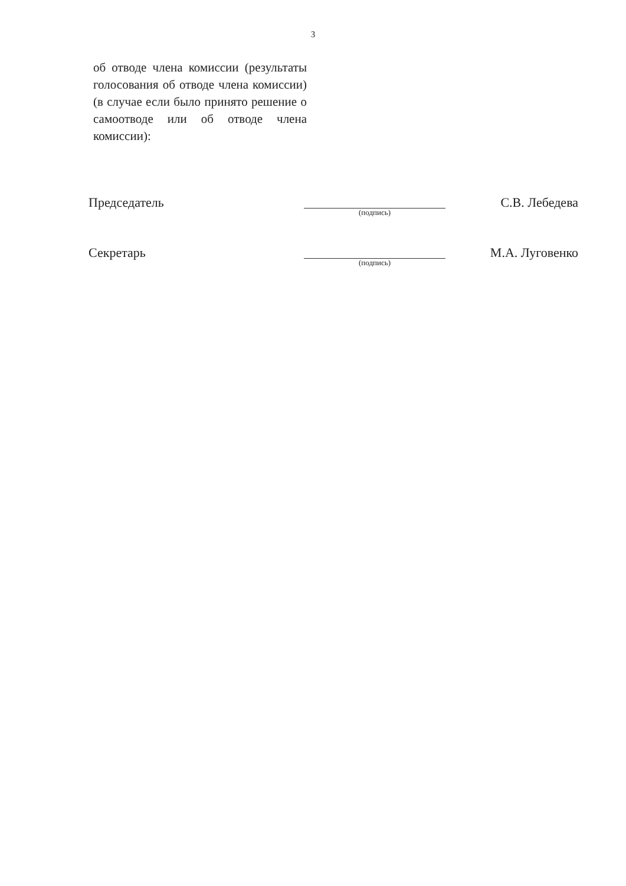3
об отводе члена комиссии (результаты голосования об отводе члена комиссии) (в случае если было принято решение о самоотводе или об отводе члена комиссии):
Председатель
(подпись)
С.В. Лебедева
Секретарь
(подпись)
М.А. Луговенко